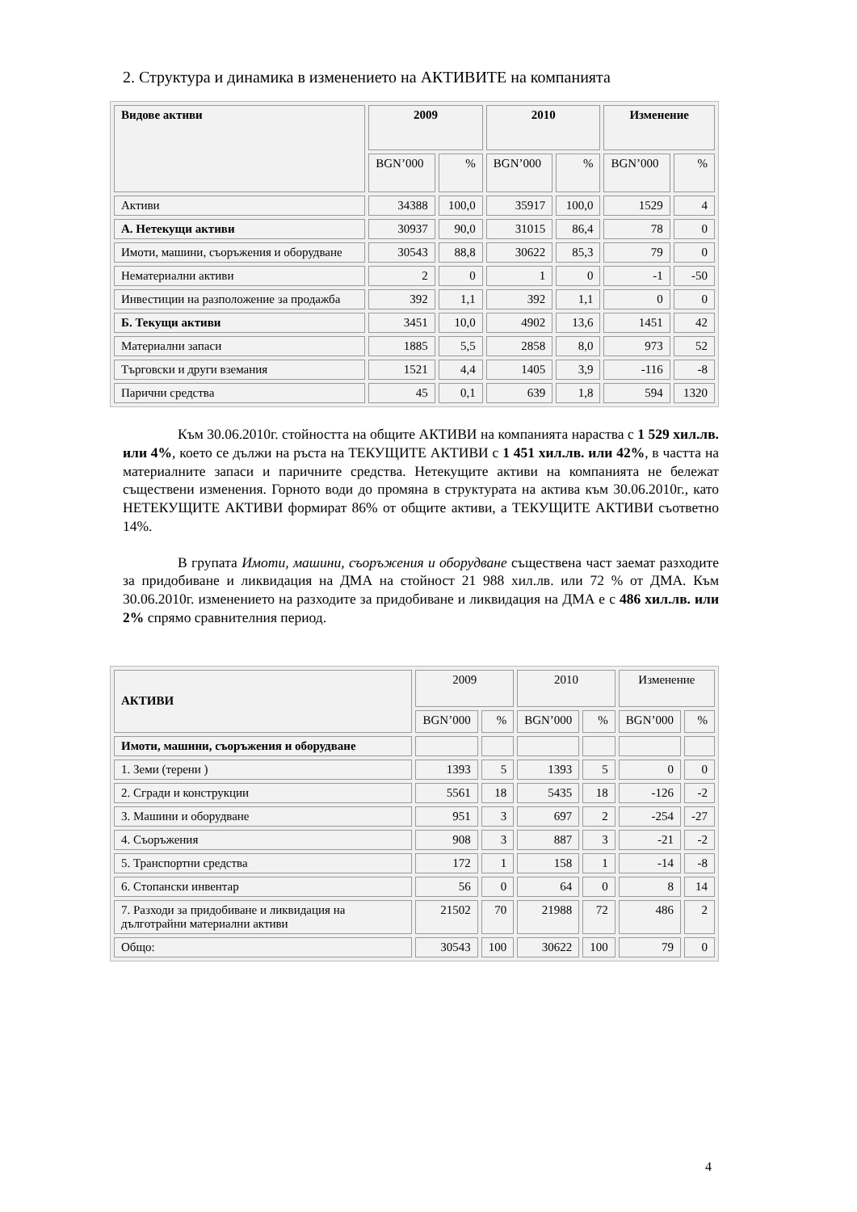2. Структура и динамика в изменението на АКТИВИТЕ на компанията
| Видове активи | 2009 | | 2010 | | Изменение | |
| --- | --- | --- | --- | --- | --- | --- |
| | BGN’000 | % | BGN’000 | % | BGN’000 | % |
| Активи | 34388 | 100,0 | 35917 | 100,0 | 1529 | 4 |
| А. Нетекущи активи | 30937 | 90,0 | 31015 | 86,4 | 78 | 0 |
| Имоти, машини, съоръжения и оборудване | 30543 | 88,8 | 30622 | 85,3 | 79 | 0 |
| Нематериални активи | 2 | 0 | 1 | 0 | -1 | -50 |
| Инвестиции на разположение за продажба | 392 | 1,1 | 392 | 1,1 | 0 | 0 |
| Б. Текущи активи | 3451 | 10,0 | 4902 | 13,6 | 1451 | 42 |
| Материални запаси | 1885 | 5,5 | 2858 | 8,0 | 973 | 52 |
| Търговски и други вземания | 1521 | 4,4 | 1405 | 3,9 | -116 | -8 |
| Парични средства | 45 | 0,1 | 639 | 1,8 | 594 | 1320 |
Към 30.06.2010г. стойността на общите АКТИВИ на компанията нараства с 1 529 хил.лв. или 4%, което се дължи на ръста на ТЕКУЩИТЕ АКТИВИ с 1 451 хил.лв. или 42%, в частта на материалните запаси и паричните средства. Нетекущите активи на компанията не бележат съществени изменения. Горното води до промяна в структурата на актива към 30.06.2010г., като НЕТЕКУЩИТЕ АКТИВИ формират 86% от общите активи, а ТЕКУЩИТЕ АКТИВИ съответно 14%.
В групата Имоти, машини, съоръжения и оборудване съществена част заемат разходите за придобиване и ликвидация на ДМА на стойност 21 988 хил.лв. или 72 % от ДМА. Към 30.06.2010г. изменението на разходите за придобиване и ликвидация на ДМА е с 486 хил.лв. или 2% спрямо сравнителния период.
| АКТИВИ | 2009 | | 2010 | | Изменение | |
| | BGN’000 | % | BGN’000 | % | BGN’000 | % |
| Имоти, машини, съоръжения и оборудване | | | | | | |
| 1. Земи (терени ) | 1393 | 5 | 1393 | 5 | 0 | 0 |
| 2. Сгради и конструкции | 5561 | 18 | 5435 | 18 | -126 | -2 |
| 3. Машини и оборудване | 951 | 3 | 697 | 2 | -254 | -27 |
| 4. Съоръжения | 908 | 3 | 887 | 3 | -21 | -2 |
| 5. Транспортни средства | 172 | 1 | 158 | 1 | -14 | -8 |
| 6. Стопански инвентар | 56 | 0 | 64 | 0 | 8 | 14 |
| 7. Разходи за придобиване и ликвидация на дълготрайни материални активи | 21502 | 70 | 21988 | 72 | 486 | 2 |
| Общо: | 30543 | 100 | 30622 | 100 | 79 | 0 |
4